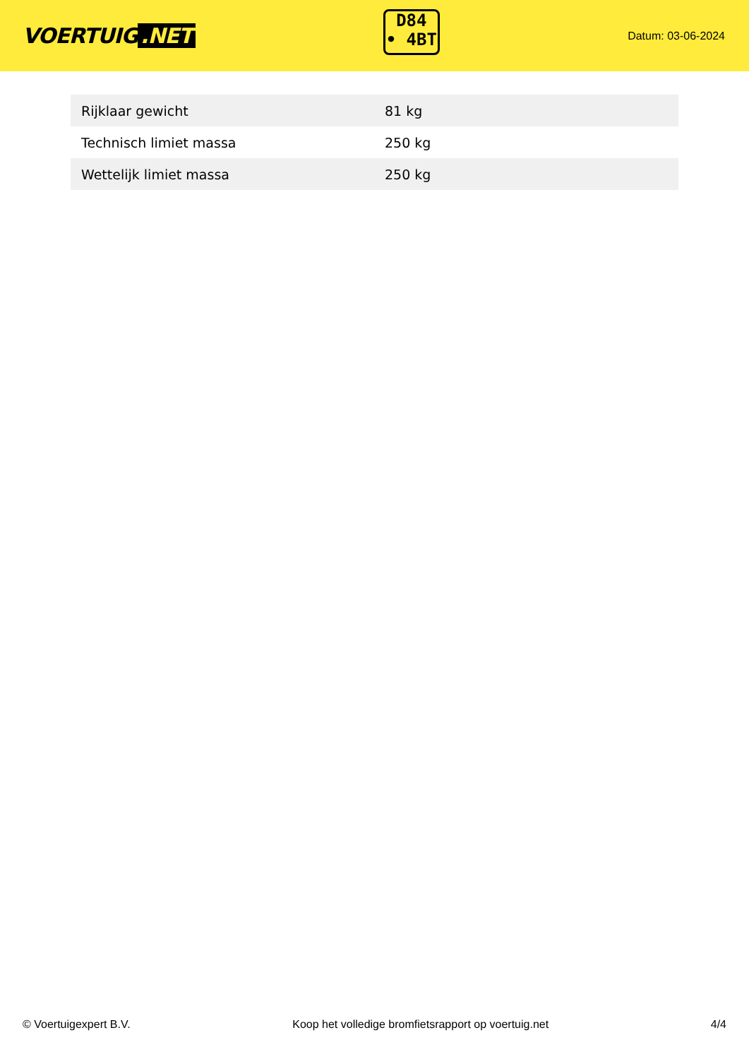VOERTUIG.NET
D84
• 4BT
Datum: 03-06-2024
| Rijklaar gewicht | 81 kg |
| Technisch limiet massa | 250 kg |
| Wettelijk limiet massa | 250 kg |
© Voertuigexpert B.V. Koop het volledige bromfietsrapport op voertuig.net 4/4